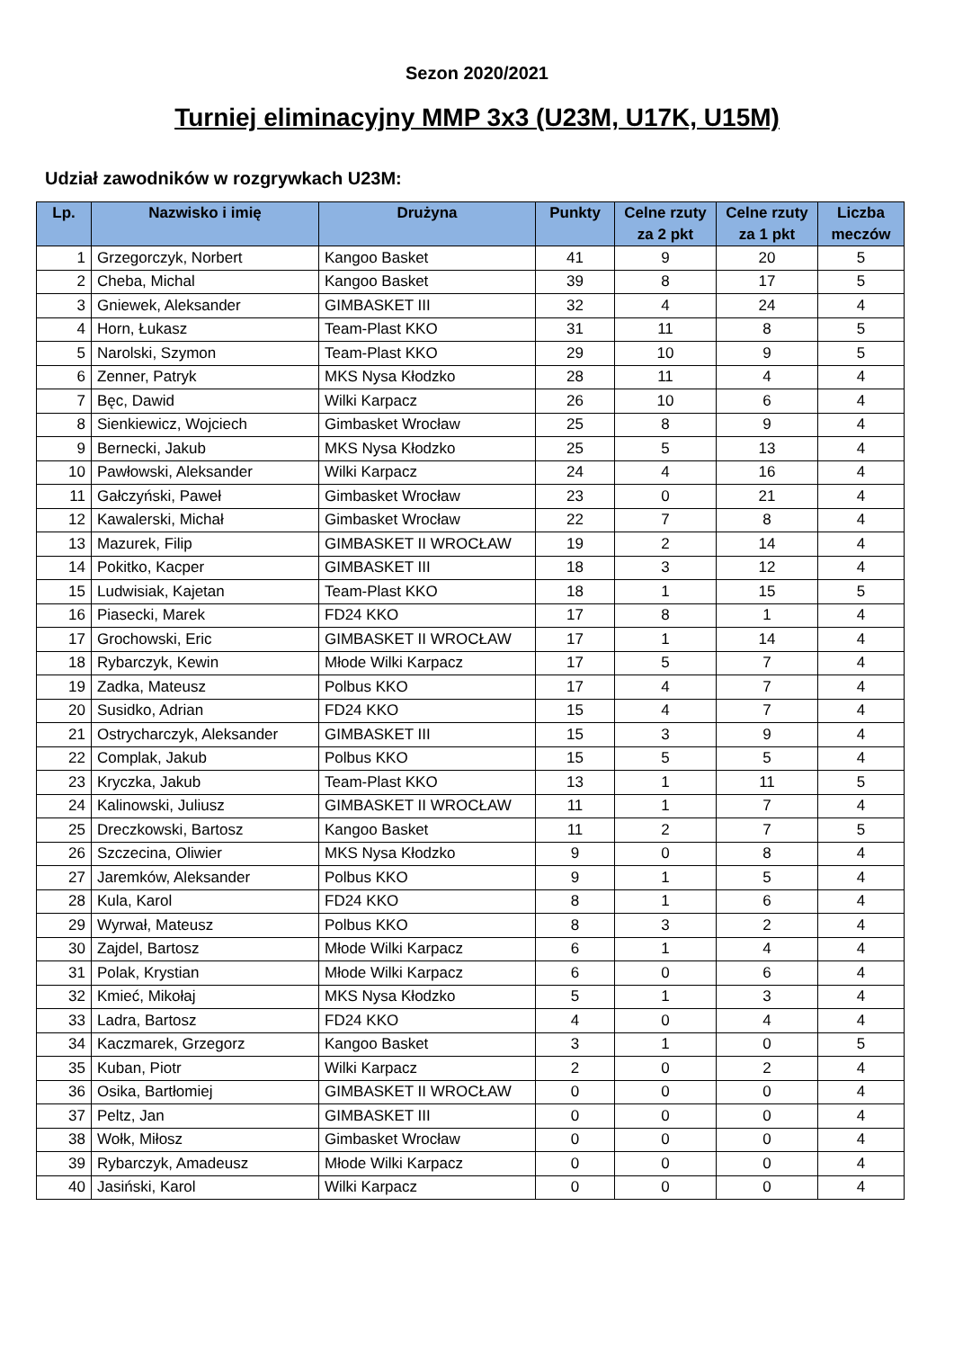Sezon 2020/2021
Turniej eliminacyjny MMP 3x3 (U23M, U17K, U15M)
Udział zawodników w rozgrywkach U23M:
| Lp. | Nazwisko i imię | Drużyna | Punkty | Celne rzuty za 2 pkt | Celne rzuty za 1 pkt | Liczba meczów |
| --- | --- | --- | --- | --- | --- | --- |
| 1 | Grzegorczyk, Norbert | Kangoo Basket | 41 | 9 | 20 | 5 |
| 2 | Cheba, Michal | Kangoo Basket | 39 | 8 | 17 | 5 |
| 3 | Gniewek, Aleksander | GIMBASKET III | 32 | 4 | 24 | 4 |
| 4 | Horn, Łukasz | Team-Plast KKO | 31 | 11 | 8 | 5 |
| 5 | Narolski, Szymon | Team-Plast KKO | 29 | 10 | 9 | 5 |
| 6 | Zenner, Patryk | MKS Nysa Kłodzko | 28 | 11 | 4 | 4 |
| 7 | Bęc, Dawid | Wilki Karpacz | 26 | 10 | 6 | 4 |
| 8 | Sienkiewicz, Wojciech | Gimbasket Wrocław | 25 | 8 | 9 | 4 |
| 9 | Bernecki, Jakub | MKS Nysa Kłodzko | 25 | 5 | 13 | 4 |
| 10 | Pawłowski, Aleksander | Wilki Karpacz | 24 | 4 | 16 | 4 |
| 11 | Gałczyński, Paweł | Gimbasket Wrocław | 23 | 0 | 21 | 4 |
| 12 | Kawalerski, Michał | Gimbasket Wrocław | 22 | 7 | 8 | 4 |
| 13 | Mazurek, Filip | GIMBASKET II WROCŁAW | 19 | 2 | 14 | 4 |
| 14 | Pokitko, Kacper | GIMBASKET III | 18 | 3 | 12 | 4 |
| 15 | Ludwisiak, Kajetan | Team-Plast KKO | 18 | 1 | 15 | 5 |
| 16 | Piasecki, Marek | FD24 KKO | 17 | 8 | 1 | 4 |
| 17 | Grochowski, Eric | GIMBASKET II WROCŁAW | 17 | 1 | 14 | 4 |
| 18 | Rybarczyk, Kewin | Młode Wilki Karpacz | 17 | 5 | 7 | 4 |
| 19 | Zadka, Mateusz | Polbus KKO | 17 | 4 | 7 | 4 |
| 20 | Susidko, Adrian | FD24 KKO | 15 | 4 | 7 | 4 |
| 21 | Ostrycharczyk, Aleksander | GIMBASKET III | 15 | 3 | 9 | 4 |
| 22 | Complak, Jakub | Polbus KKO | 15 | 5 | 5 | 4 |
| 23 | Kryczka, Jakub | Team-Plast KKO | 13 | 1 | 11 | 5 |
| 24 | Kalinowski, Juliusz | GIMBASKET II WROCŁAW | 11 | 1 | 7 | 4 |
| 25 | Dreczkowski, Bartosz | Kangoo Basket | 11 | 2 | 7 | 5 |
| 26 | Szczecina, Oliwier | MKS Nysa Kłodzko | 9 | 0 | 8 | 4 |
| 27 | Jaremków, Aleksander | Polbus KKO | 9 | 1 | 5 | 4 |
| 28 | Kula, Karol | FD24 KKO | 8 | 1 | 6 | 4 |
| 29 | Wyrwał, Mateusz | Polbus KKO | 8 | 3 | 2 | 4 |
| 30 | Zajdel, Bartosz | Młode Wilki Karpacz | 6 | 1 | 4 | 4 |
| 31 | Polak, Krystian | Młode Wilki Karpacz | 6 | 0 | 6 | 4 |
| 32 | Kmieć, Mikołaj | MKS Nysa Kłodzko | 5 | 1 | 3 | 4 |
| 33 | Ladra, Bartosz | FD24 KKO | 4 | 0 | 4 | 4 |
| 34 | Kaczmarek, Grzegorz | Kangoo Basket | 3 | 1 | 0 | 5 |
| 35 | Kuban, Piotr | Wilki Karpacz | 2 | 0 | 2 | 4 |
| 36 | Osika, Bartłomiej | GIMBASKET II WROCŁAW | 0 | 0 | 0 | 4 |
| 37 | Peltz, Jan | GIMBASKET III | 0 | 0 | 0 | 4 |
| 38 | Wołk, Miłosz | Gimbasket Wrocław | 0 | 0 | 0 | 4 |
| 39 | Rybarczyk, Amadeusz | Młode Wilki Karpacz | 0 | 0 | 0 | 4 |
| 40 | Jasiński, Karol | Wilki Karpacz | 0 | 0 | 0 | 4 |